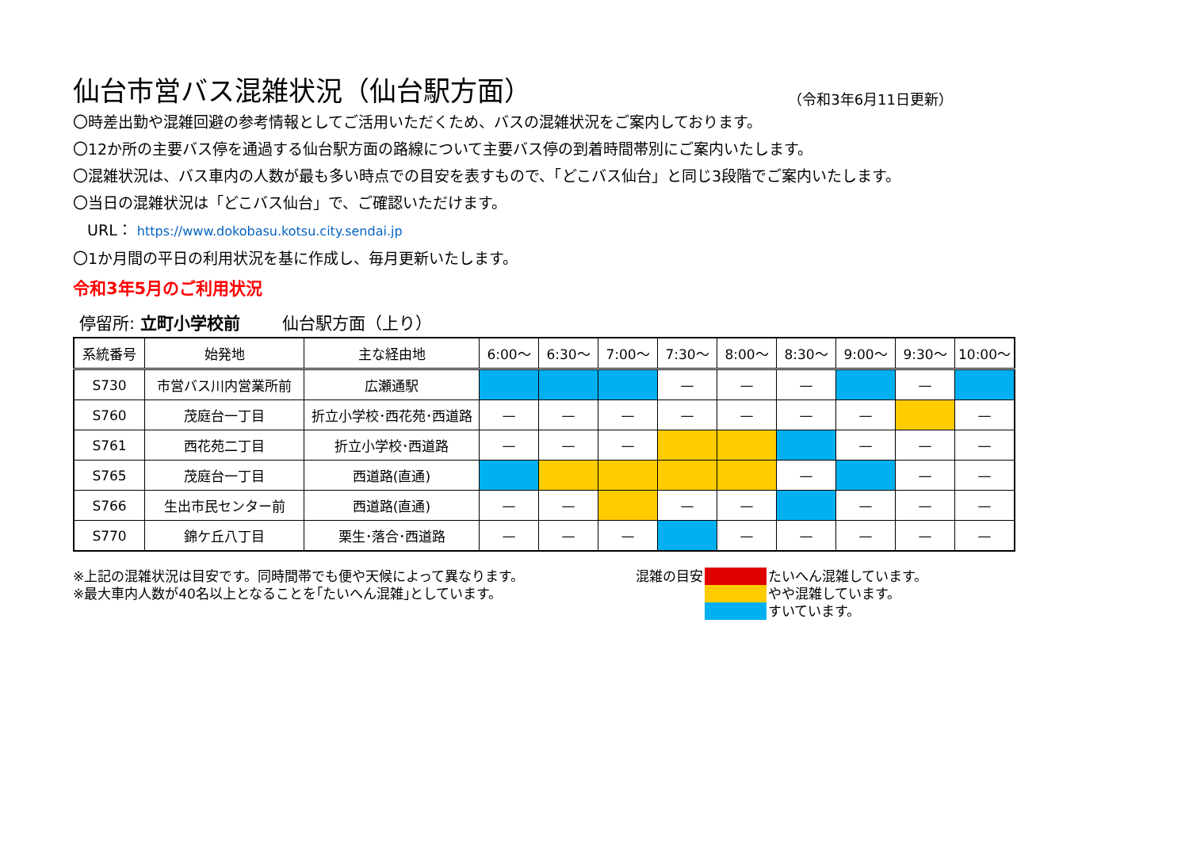仙台市営バス混雑状況（仙台駅方面）
（令和3年6月11日更新）
〇時差出勤や混雑回避の参考情報としてご活用いただくため、バスの混雑状況をご案内しております。
〇12か所の主要バス停を通過する仙台駅方面の路線について主要バス停の到着時間帯別にご案内いたします。
〇混雑状況は、バス車内の人数が最も多い時点での目安を表すもので、「どこバス仙台」と同じ3段階でご案内いたします。
〇当日の混雑状況は「どこバス仙台」で、ご確認いただけます。
URL： https://www.dokobasu.kotsu.city.sendai.jp
〇1か月間の平日の利用状況を基に作成し、毎月更新いたします。
令和3年5月のご利用状況
停留所: 立町小学校前 仙台駅方面（上り）
| 系統番号 | 始発地 | 主な経由地 | 6:00～ | 6:30～ | 7:00～ | 7:30～ | 8:00～ | 8:30～ | 9:00～ | 9:30～ | 10:00～ |
| --- | --- | --- | --- | --- | --- | --- | --- | --- | --- | --- | --- |
| S730 | 市営バス川内営業所前 | 広瀬通駅 | | | | — | — | — | | — | |
| S760 | 茂庭台一丁目 | 折立小学校･西花苑･西道路 | — | — | — | — | — | — | — | | — |
| S761 | 西花苑二丁目 | 折立小学校･西道路 | — | — | — | | | | — | — | — |
| S765 | 茂庭台一丁目 | 西道路(直通) | | | | | | — | | — | — |
| S766 | 生出市民センター前 | 西道路(直通) | — | — | | — | — | | — | — | — |
| S770 | 錦ケ丘八丁目 | 栗生･落合･西道路 | — | — | — | | — | — | — | — | — |
※上記の混雑状況は目安です。同時間帯でも便や天候によって異なります。
※最大車内人数が40名以上となることを｢たいへん混雑｣としています。
| 混雑の目安 | | たいへん混雑しています。 |
| | | やや混雑しています。 |
| | | すいています。 |